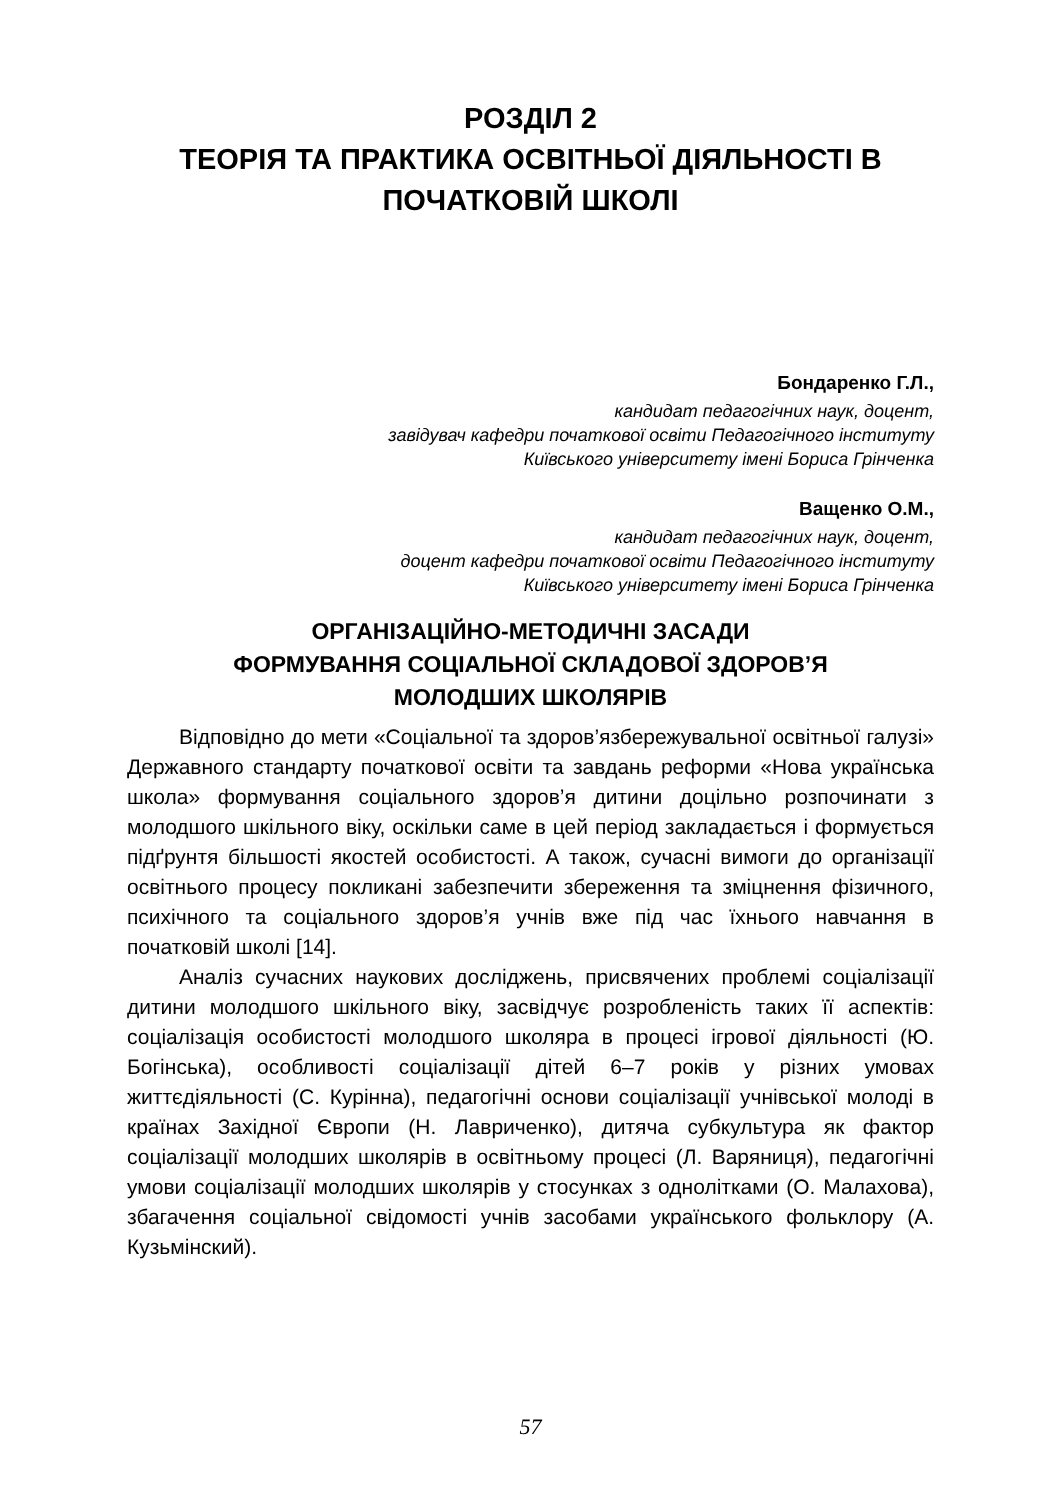РОЗДІЛ 2
ТЕОРІЯ ТА ПРАКТИКА ОСВІТНЬОЇ ДІЯЛЬНОСТІ В ПОЧАТКОВІЙ ШКОЛІ
Бондаренко Г.Л.,
кандидат педагогічних наук, доцент,
завідувач кафедри початкової освіти Педагогічного інституту
Київського університету імені Бориса Грінченка
Ващенко О.М.,
кандидат педагогічних наук, доцент,
доцент кафедри початкової освіти Педагогічного інституту
Київського університету імені Бориса Грінченка
ОРГАНІЗАЦІЙНО-МЕТОДИЧНІ ЗАСАДИ
ФОРМУВАННЯ СОЦІАЛЬНОЇ СКЛАДОВОЇ ЗДОРОВ’Я
МОЛОДШИХ ШКОЛЯРІВ
Відповідно до мети «Соціальної та здоров’язбережувальної освітньої галузі» Державного стандарту початкової освіти та завдань реформи «Нова українська школа» формування соціального здоров’я дитини доцільно розпочинати з молодшого шкільного віку, оскільки саме в цей період закладається і формується підґрунтя більшості якостей особистості. А також, сучасні вимоги до організації освітнього процесу покликані забезпечити збереження та зміцнення фізичного, психічного та соціального здоров’я учнів вже під час їхнього навчання в початковій школі [14].
Аналіз сучасних наукових досліджень, присвячених проблемі соціалізації дитини молодшого шкільного віку, засвідчує розробленість таких її аспектів: соціалізація особистості молодшого школяра в процесі ігрової діяльності (Ю. Богінська), особливості соціалізації дітей 6–7 років у різних умовах життєдіяльності (С. Курінна), педагогічні основи соціалізації учнівської молоді в країнах Західної Європи (Н. Лавриченко), дитяча субкультура як фактор соціалізації молодших школярів в освітньому процесі (Л. Варяниця), педагогічні умови соціалізації молодших школярів у стосунках з однолітками (О. Малахова), збагачення соціальної свідомості учнів засобами українського фольклору (А. Кузьмінский).
57